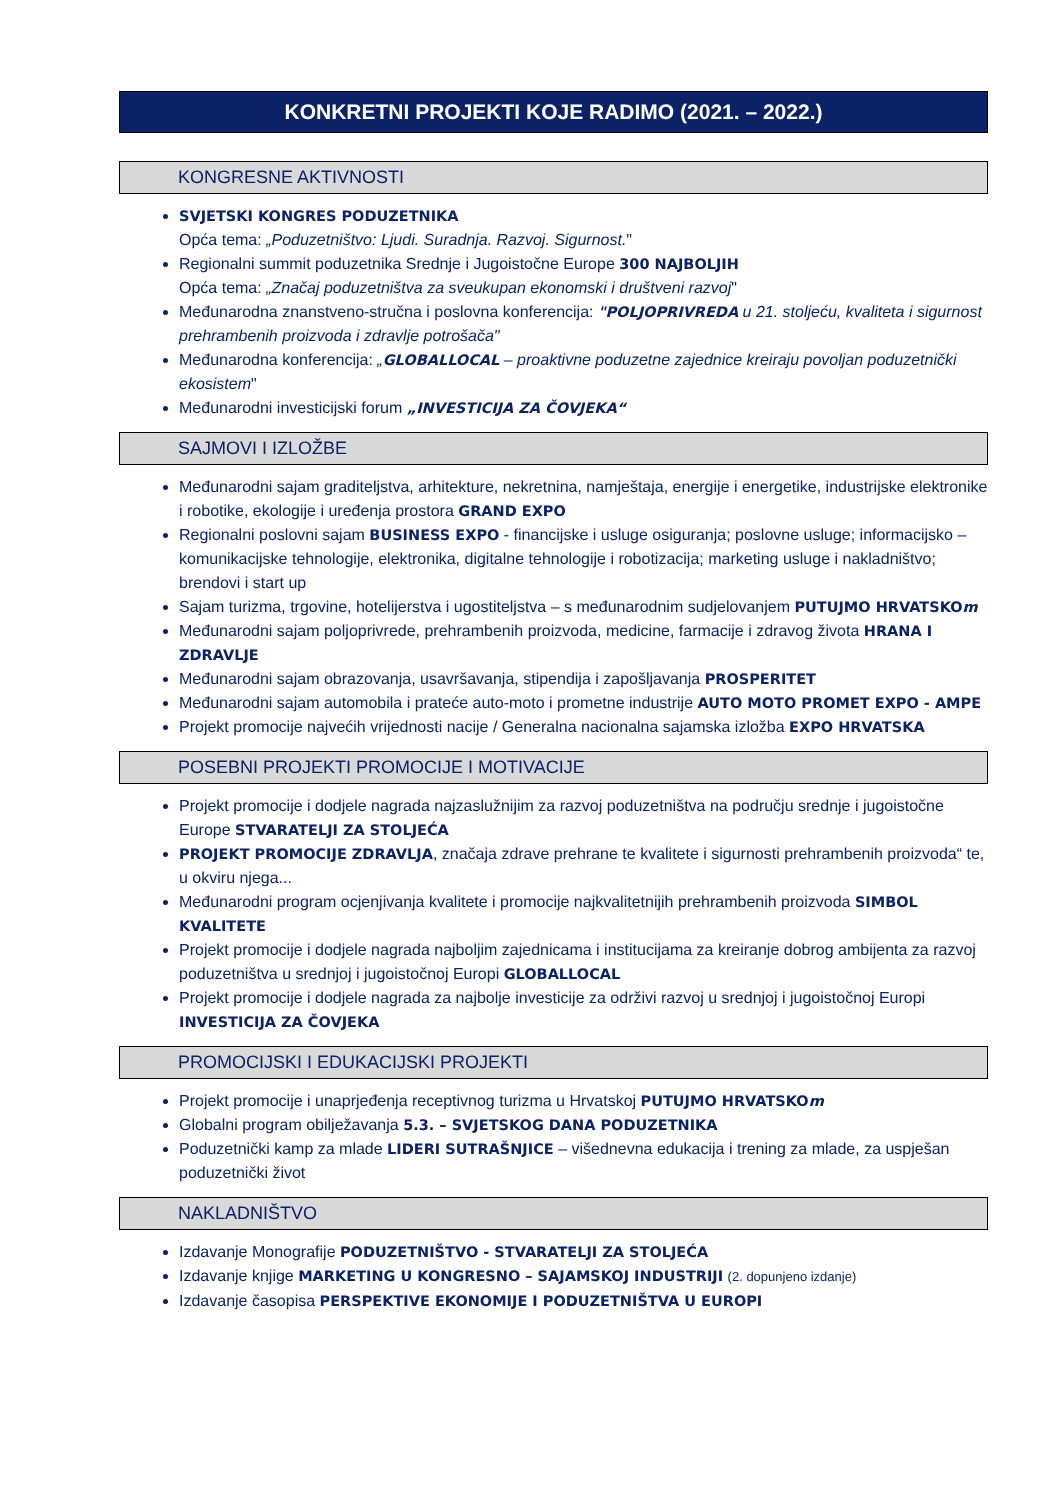KONKRETNI PROJEKTI KOJE RADIMO (2021. – 2022.)
KONGRESNE AKTIVNOSTI
SVJETSKI KONGRES PODUZETNIKA
Opća tema: „Poduzetništvo: Ljudi. Suradnja. Razvoj. Sigurnost."
Regionalni summit poduzetnika Srednje i Jugoistočne Europe 300 NAJBOLJIH
Opća tema: „Značaj poduzetništva za sveukupan ekonomski i društveni razvoj"
Međunarodna znanstveno-stručna i poslovna konferencija: "POLJOPRIVREDA u 21. stoljeću, kvaliteta i sigurnost prehrambenih proizvoda i zdravlje potrošača"
Međunarodna konferencija: „GLOBALLOCAL – proaktivne poduzetne zajednice kreiraju povoljan poduzetnički ekosistem"
Međunarodni investicijski forum „INVESTICIJA ZA ČOVJEKA“
SAJMOVI I IZLOŽBE
Međunarodni sajam graditeljstva, arhitekture, nekretnina, namještaja, energije i energetike, industrijske elektronike i robotike, ekologije i uređenja prostora GRAND EXPO
Regionalni poslovni sajam BUSINESS EXPO - financijske i usluge osiguranja; poslovne usluge; informacijsko – komunikacijske tehnologije, elektronika, digitalne tehnologije i robotizacija; marketing usluge i nakladništvo; brendovi i start up
Sajam turizma, trgovine, hotelijerstva i ugostiteljstva – s međunarodnim sudjelovanjem PUTUJMO HRVATSKOm
Međunarodni sajam poljoprivrede, prehrambenih proizvoda, medicine, farmacije i zdravog života HRANA I ZDRAVLJE
Međunarodni sajam obrazovanja, usavršavanja, stipendija i zapošljavanja PROSPERITET
Međunarodni sajam automobila i prateće auto-moto i prometne industrije AUTO MOTO PROMET EXPO - AMPE
Projekt promocije najvećih vrijednosti nacije / Generalna nacionalna sajamska izložba EXPO HRVATSKA
POSEBNI PROJEKTI PROMOCIJE I MOTIVACIJE
Projekt promocije i dodjele nagrada najzaslužnijim za razvoj poduzetništva na području srednje i jugoistočne Europe STVARATELJI ZA STOLJEĆA
PROJEKT PROMOCIJE ZDRAVLJA, značaja zdrave prehrane te kvalitete i sigurnosti prehrambenih proizvoda“ te, u okviru njega...
Međunarodni program ocjenjivanja kvalitete i promocije najkvalitetnijih prehrambenih proizvoda SIMBOL KVALITETE
Projekt promocije i dodjele nagrada najboljim zajednicama i institucijama za kreiranje dobrog ambijenta za razvoj poduzetništva u srednjoj i jugoistočnoj Europi GLOBALLOCAL
Projekt promocije i dodjele nagrada za najbolje investicije za održivi razvoj u srednjoj i jugoistočnoj Europi INVESTICIJA ZA ČOVJEKA
PROMOCIJSKI I EDUKACIJSKI PROJEKTI
Projekt promocije i unaprjeđenja receptivnog turizma u Hrvatskoj PUTUJMO HRVATSKOm
Globalni program obilježavanja 5.3. – SVJETSKOG DANA PODUZETNIKA
Poduzetnički kamp za mlade LIDERI SUTRAŠNJICE – višednevna edukacija i trening za mlade, za uspješan poduzetnički život
NAKLADNIŠTVO
Izdavanje Monografije PODUZETNIŠTVO - STVARATELJI ZA STOLJEĆA
Izdavanje knjige MARKETING U KONGRESNO – SAJAMSKOJ INDUSTRIJI (2. dopunjeno izdanje)
Izdavanje časopisa PERSPEKTIVE EKONOMIJE I PODUZETNIŠTVA U EUROPI